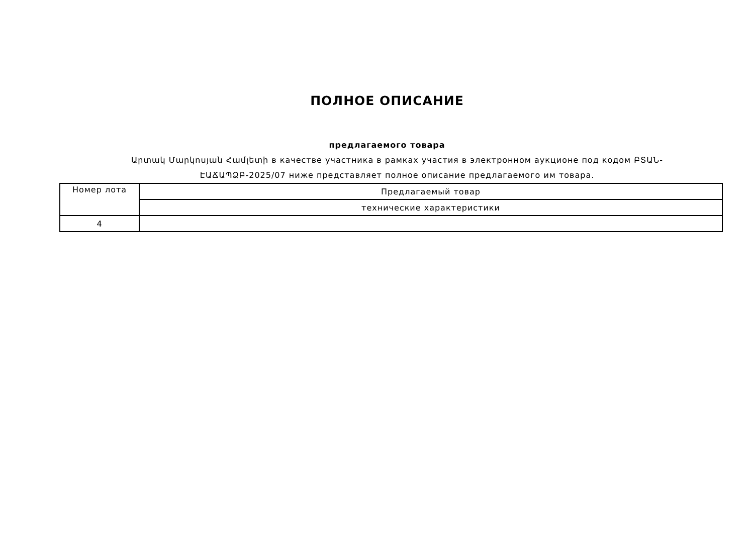ПОЛНОЕ ОПИСАНИЕ
предлагаемого товара
Արտակ Մարկոսյան Համլետի в качестве участника в рамках участия в электронном аукционе под кодом ԲՏԱՆ-ԷԱՃԱՊՁԲ-2025/07 ниже представляет полное описание предлагаемого им товара.
| Номер лота | Предлагаемый товар |
| | технические характеристики |
| 4 | |